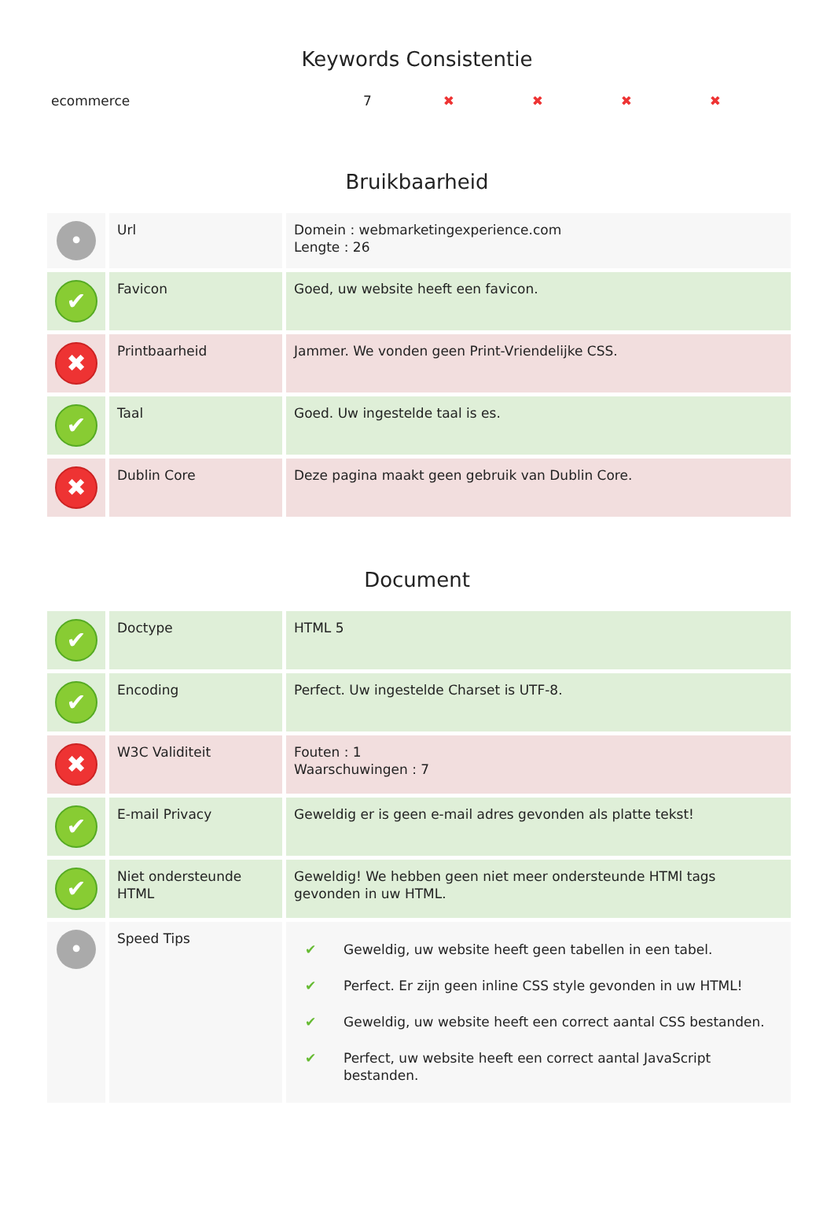Keywords Consistentie
| ecommerce | 7 | ✖ | ✖ | ✖ | ✖ |
Bruikbaarheid
| • | Url | Domein : webmarketingexperience.com Lengte : 26 |
| ✔ | Favicon | Goed, uw website heeft een favicon. |
| ✖ | Printbaarheid | Jammer. We vonden geen Print-Vriendelijke CSS. |
| ✔ | Taal | Goed. Uw ingestelde taal is es. |
| ✖ | Dublin Core | Deze pagina maakt geen gebruik van Dublin Core. |
Document
| ✔ | Doctype | HTML 5 |
| ✔ | Encoding | Perfect. Uw ingestelde Charset is UTF-8. |
| ✖ | W3C Validiteit | Fouten : 1 Waarschuwingen : 7 |
| ✔ | E-mail Privacy | Geweldig er is geen e-mail adres gevonden als platte tekst! |
| ✔ | Niet ondersteunde HTML | Geweldig! We hebben geen niet meer ondersteunde HTMl tags gevonden in uw HTML. |
| • | Speed Tips | / ✔ / Geweldig, uw website heeft geen tabellen in een tabel. / / ✔ / Perfect. Er zijn geen inline CSS style gevonden in uw HTML! / / ✔ / Geweldig, uw website heeft een correct aantal CSS bestanden. / / ✔ / Perfect, uw website heeft een correct aantal JavaScript bestanden. / |